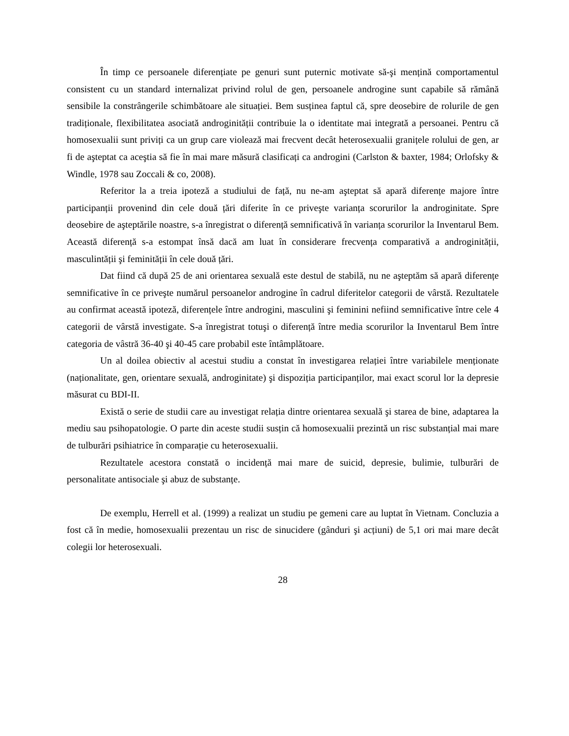În timp ce persoanele diferențiate pe genuri sunt puternic motivate să-şi mențină comportamentul consistent cu un standard internalizat privind rolul de gen, persoanele androgine sunt capabile să rămână sensibile la constrângerile schimbătoare ale situației. Bem susținea faptul că, spre deosebire de rolurile de gen tradiționale, flexibilitatea asociată androginității contribuie la o identitate mai integrată a persoanei. Pentru că homosexualii sunt priviți ca un grup care violează mai frecvent decât heterosexualii granițele rolului de gen, ar fi de aşteptat ca aceştia să fie în mai mare măsură clasificați ca androgini (Carlston & baxter, 1984; Orlofsky & Windle, 1978 sau Zoccali & co, 2008).
Referitor la a treia ipoteză a studiului de față, nu ne-am aşteptat să apară diferențe majore între participanții provenind din cele două țări diferite în ce priveşte varianța scorurilor la androginitate. Spre deosebire de aşteptările noastre, s-a înregistrat o diferență semnificativă în varianța scorurilor la Inventarul Bem. Această diferență s-a estompat însă dacă am luat în considerare frecvența comparativă a androginității, masculintății şi feminității în cele două țări.
Dat fiind că după 25 de ani orientarea sexuală este destul de stabilă, nu ne aşteptăm să apară diferențe semnificative în ce priveşte numărul persoanelor androgine în cadrul diferitelor categorii de vârstă. Rezultatele au confirmat această ipoteză, diferențele între androgini, masculini şi feminini nefiind semnificative între cele 4 categorii de vârstă investigate. S-a înregistrat totuşi o diferență între media scorurilor la Inventarul Bem între categoria de vâstră 36-40 şi 40-45 care probabil este întâmplătoare.
Un al doilea obiectiv al acestui studiu a constat în investigarea relației între variabilele menționate (naționalitate, gen, orientare sexuală, androginitate) şi dispoziția participanților, mai exact scorul lor la depresie măsurat cu BDI-II.
Există o serie de studii care au investigat relația dintre orientarea sexuală şi starea de bine, adaptarea la mediu sau psihopatologie. O parte din aceste studii susțin că homosexualii prezintă un risc substanțial mai mare de tulburări psihiatrice în comparație cu heterosexualii.
Rezultatele acestora constată o incidență mai mare de suicid, depresie, bulimie, tulburări de personalitate antisociale şi abuz de substanțe.
De exemplu, Herrell et al. (1999) a realizat un studiu pe gemeni care au luptat în Vietnam. Concluzia a fost că în medie, homosexualii prezentau un risc de sinucidere (gânduri şi acțiuni) de 5,1 ori mai mare decât colegii lor heterosexuali.
28